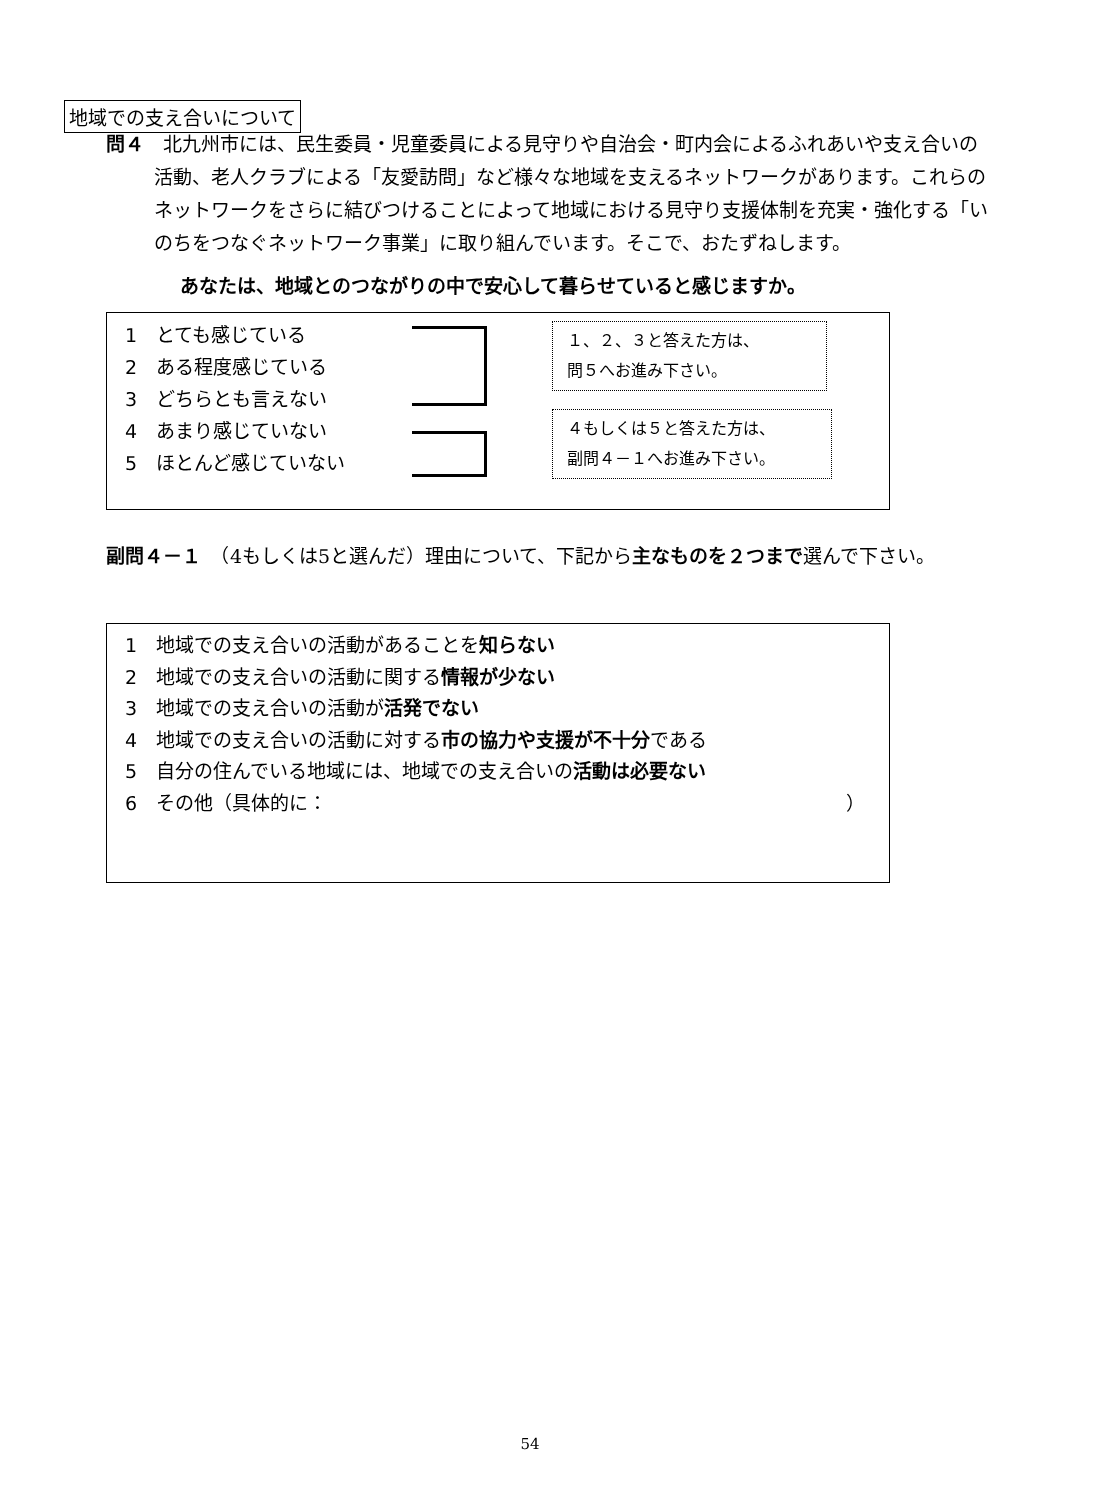地域での支え合いについて
問４　北九州市には、民生委員・児童委員による見守りや自治会・町内会によるふれあいや支え合いの活動、老人クラブによる「友愛訪問」など様々な地域を支えるネットワークがあります。これらのネットワークをさらに結びつけることによって地域における見守り支援体制を充実・強化する「いのちをつなぐネットワーク事業」に取り組んでいます。そこで、おたずねします。
あなたは、地域とのつながりの中で安心して暮らせていると感じますか。
1　とても感じている
2　ある程度感じている
3　どちらとも言えない
4　あまり感じていない
5　ほとんど感じていない
１、２、３と答えた方は、
問５へお進み下さい。
４もしくは５と答えた方は、
副問４－１へお進み下さい。
副問４－１　（4もしくは5と選んだ）理由について、下記から主なものを２つまで選んで下さい。
1　地域での支え合いの活動があることを知らない
2　地域での支え合いの活動に関する情報が少ない
3　地域での支え合いの活動が活発でない
4　地域での支え合いの活動に対する市の協力や支援が不十分である
5　自分の住んでいる地域には、地域での支え合いの活動は必要ない
6　その他（具体的に： ）
54